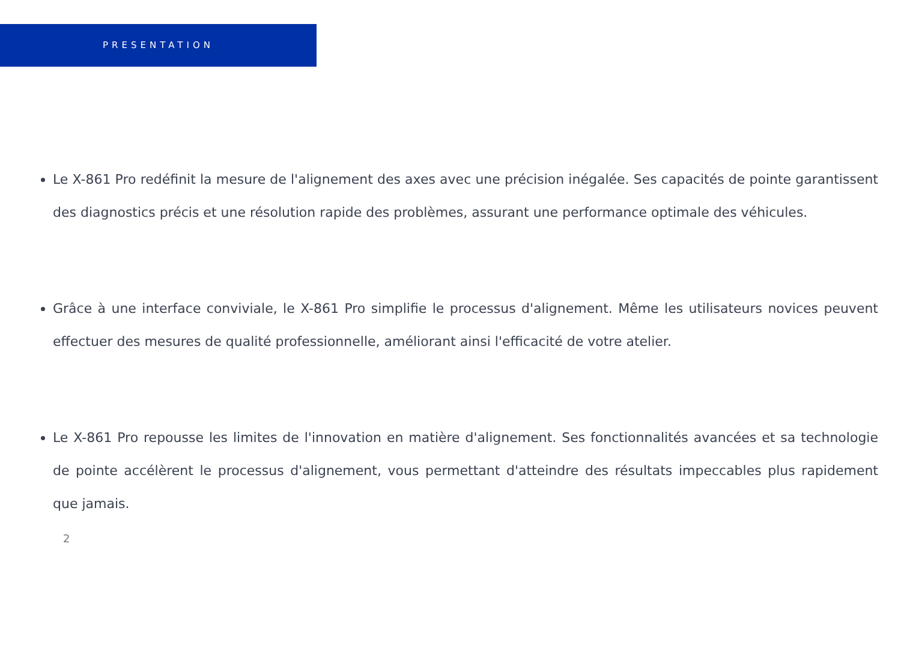PRESENTATION
Le X-861 Pro redéfinit la mesure de l'alignement des axes avec une précision inégalée. Ses capacités de pointe garantissent des diagnostics précis et une résolution rapide des problèmes, assurant une performance optimale des véhicules.
Grâce à une interface conviviale, le X-861 Pro simplifie le processus d'alignement. Même les utilisateurs novices peuvent effectuer des mesures de qualité professionnelle, améliorant ainsi l'efficacité de votre atelier.
Le X-861 Pro repousse les limites de l'innovation en matière d'alignement. Ses fonctionnalités avancées et sa technologie de pointe accélèrent le processus d'alignement, vous permettant d'atteindre des résultats impeccables plus rapidement que jamais.
2